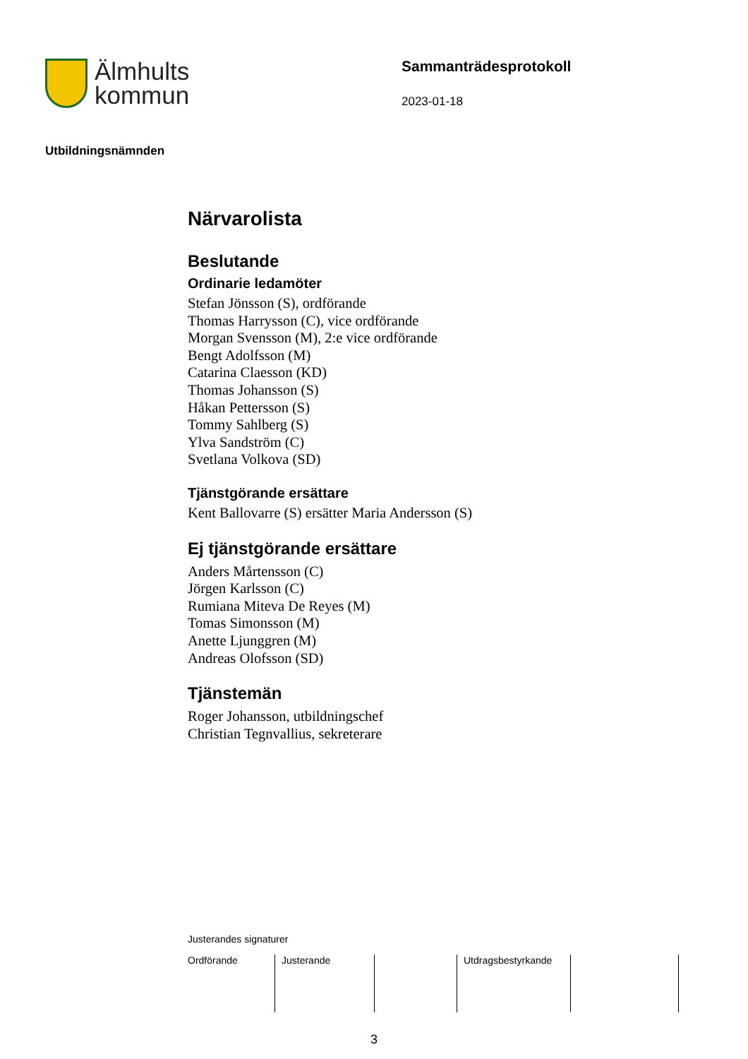Älmhults
kommun
Sammanträdesprotokoll
2023-01-18
Utbildningsnämnden
Närvarolista
Beslutande
Ordinarie ledamöter
Stefan Jönsson (S), ordförande
Thomas Harrysson (C), vice ordförande
Morgan Svensson (M), 2:e vice ordförande
Bengt Adolfsson (M)
Catarina Claesson (KD)
Thomas Johansson (S)
Håkan Pettersson (S)
Tommy Sahlberg (S)
Ylva Sandström (C)
Svetlana Volkova (SD)
Tjänstgörande ersättare
Kent Ballovarre (S) ersätter Maria Andersson (S)
Ej tjänstgörande ersättare
Anders Mårtensson (C)
Jörgen Karlsson (C)
Rumiana Miteva De Reyes (M)
Tomas Simonsson (M)
Anette Ljunggren (M)
Andreas Olofsson (SD)
Tjänstemän
Roger Johansson, utbildningschef
Christian Tegnvallius, sekreterare
Justerandes signaturer
Ordförande Justerande Utdragsbestyrkande
3